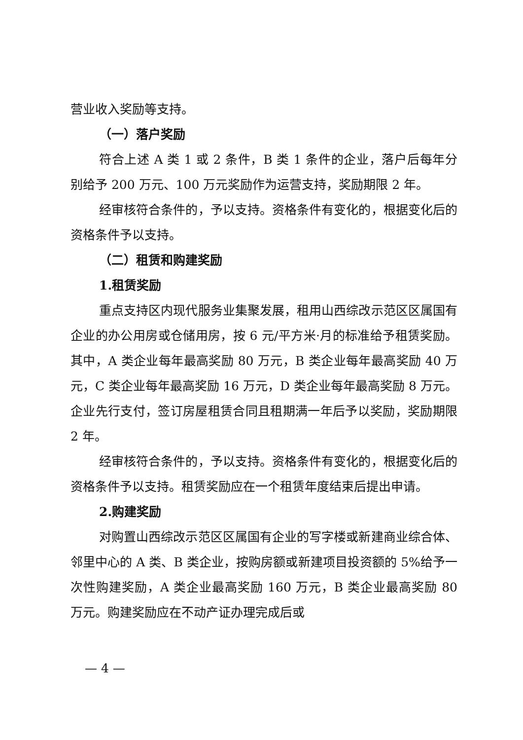营业收入奖励等支持。
（一）落户奖励
符合上述 A 类 1 或 2 条件，B 类 1 条件的企业，落户后每年分别给予 200 万元、100 万元奖励作为运营支持，奖励期限 2 年。
经审核符合条件的，予以支持。资格条件有变化的，根据变化后的资格条件予以支持。
（二）租赁和购建奖励
1.租赁奖励
重点支持区内现代服务业集聚发展，租用山西综改示范区区属国有企业的办公用房或仓储用房，按 6 元/平方米·月的标准给予租赁奖励。其中，A 类企业每年最高奖励 80 万元，B 类企业每年最高奖励 40 万元，C 类企业每年最高奖励 16 万元，D 类企业每年最高奖励 8 万元。企业先行支付，签订房屋租赁合同且租期满一年后予以奖励，奖励期限 2 年。
经审核符合条件的，予以支持。资格条件有变化的，根据变化后的资格条件予以支持。租赁奖励应在一个租赁年度结束后提出申请。
2.购建奖励
对购置山西综改示范区区属国有企业的写字楼或新建商业综合体、邻里中心的 A 类、B 类企业，按购房额或新建项目投资额的 5%给予一次性购建奖励，A 类企业最高奖励 160 万元，B 类企业最高奖励 80 万元。购建奖励应在不动产证办理完成后或
— 4 —